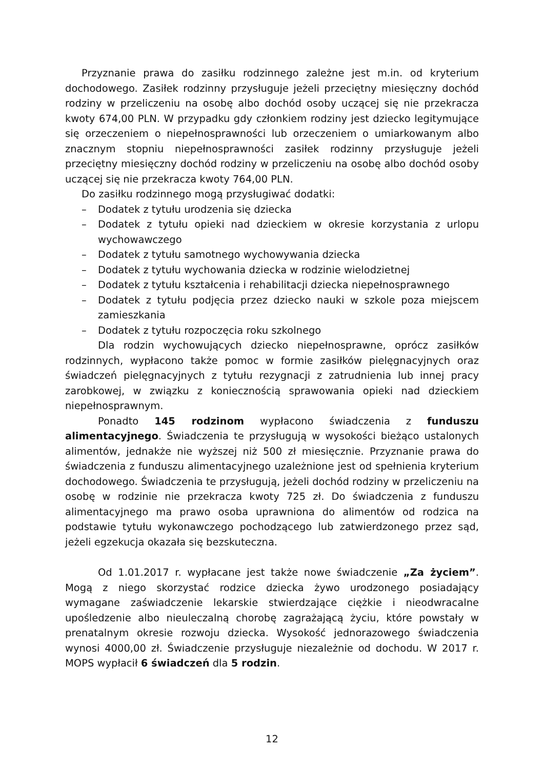Przyznanie prawa do zasiłku rodzinnego zależne jest m.in. od kryterium dochodowego. Zasiłek rodzinny przysługuje jeżeli przeciętny miesięczny dochód rodziny w przeliczeniu na osobę albo dochód osoby uczącej się nie przekracza kwoty 674,00 PLN. W przypadku gdy członkiem rodziny jest dziecko legitymujące się orzeczeniem o niepełnosprawności lub orzeczeniem o umiarkowanym albo znacznym stopniu niepełnosprawności zasiłek rodzinny przysługuje jeżeli przeciętny miesięczny dochód rodziny w przeliczeniu na osobę albo dochód osoby uczącej się nie przekracza kwoty 764,00 PLN.
Do zasiłku rodzinnego mogą przysługiwać dodatki:
– Dodatek z tytułu urodzenia się dziecka
– Dodatek z tytułu opieki nad dzieckiem w okresie korzystania z urlopu wychowawczego
– Dodatek z tytułu samotnego wychowywania dziecka
– Dodatek z tytułu wychowania dziecka w rodzinie wielodzietnej
– Dodatek z tytułu kształcenia i rehabilitacji dziecka niepełnosprawnego
– Dodatek z tytułu podjęcia przez dziecko nauki w szkole poza miejscem zamieszkania
– Dodatek z tytułu rozpoczęcia roku szkolnego
Dla rodzin wychowujących dziecko niepełnosprawne, oprócz zasiłków rodzinnych, wypłacono także pomoc w formie zasiłków pielęgnacyjnych oraz świadczeń pielęgnacyjnych z tytułu rezygnacji z zatrudnienia lub innej pracy zarobkowej, w związku z koniecznością sprawowania opieki nad dzieckiem niepełnosprawnym.
Ponadto 145 rodzinom wypłacono świadczenia z funduszu alimentacyjnego. Świadczenia te przysługują w wysokości bieżąco ustalonych alimentów, jednakże nie wyższej niż 500 zł miesięcznie. Przyznanie prawa do świadczenia z funduszu alimentacyjnego uzależnione jest od spełnienia kryterium dochodowego. Świadczenia te przysługują, jeżeli dochód rodziny w przeliczeniu na osobę w rodzinie nie przekracza kwoty 725 zł. Do świadczenia z funduszu alimentacyjnego ma prawo osoba uprawniona do alimentów od rodzica na podstawie tytułu wykonawczego pochodzącego lub zatwierdzonego przez sąd, jeżeli egzekucja okazała się bezskuteczna.
Od 1.01.2017 r. wypłacane jest także nowe świadczenie „Za życiem”. Mogą z niego skorzystać rodzice dziecka żywo urodzonego posiadający wymagane zaświadczenie lekarskie stwierdzające ciężkie i nieodwracalne upośledzenie albo nieuleczalną chorobę zagrażającą życiu, które powstały w prenatalnym okresie rozwoju dziecka. Wysokość jednorazowego świadczenia wynosi 4000,00 zł. Świadczenie przysługuje niezależnie od dochodu. W 2017 r. MOPS wypłacił 6 świadczeń dla 5 rodzin.
12